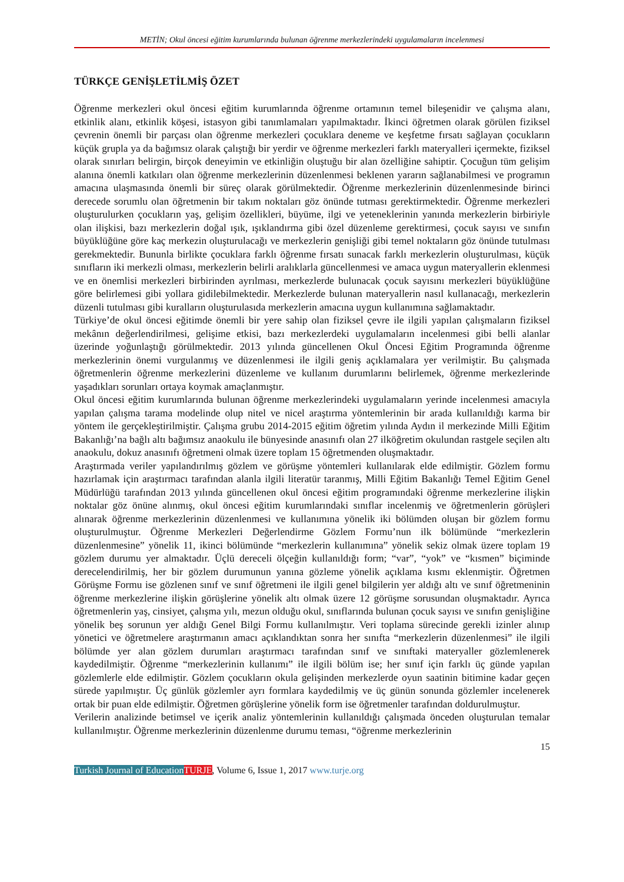METİN; Okul öncesi eğitim kurumlarında bulunan öğrenme merkezlerindeki uygulamaların incelenmesi
TÜRKÇE GENİŞLETİLMİŞ ÖZET
Öğrenme merkezleri okul öncesi eğitim kurumlarında öğrenme ortamının temel bileşenidir ve çalışma alanı, etkinlik alanı, etkinlik köşesi, istasyon gibi tanımlamaları yapılmaktadır. İkinci öğretmen olarak görülen fiziksel çevrenin önemli bir parçası olan öğrenme merkezleri çocuklara deneme ve keşfetme fırsatı sağlayan çocukların küçük grupla ya da bağımsız olarak çalıştığı bir yerdir ve öğrenme merkezleri farklı materyalleri içermekte, fiziksel olarak sınırları belirgin, birçok deneyimin ve etkinliğin oluştuğu bir alan özelliğine sahiptir. Çocuğun tüm gelişim alanına önemli katkıları olan öğrenme merkezlerinin düzenlenmesi beklenen yararın sağlanabilmesi ve programın amacına ulaşmasında önemli bir süreç olarak görülmektedir. Öğrenme merkezlerinin düzenlenmesinde birinci derecede sorumlu olan öğretmenin bir takım noktaları göz önünde tutması gerektirmektedir. Öğrenme merkezleri oluşturulurken çocukların yaş, gelişim özellikleri, büyüme, ilgi ve yeteneklerinin yanında merkezlerin birbiriyle olan ilişkisi, bazı merkezlerin doğal ışık, ışıklandırma gibi özel düzenleme gerektirmesi, çocuk sayısı ve sınıfın büyüklüğüne göre kaç merkezin oluşturulacağı ve merkezlerin genişliği gibi temel noktaların göz önünde tutulması gerekmektedir. Bununla birlikte çocuklara farklı öğrenme fırsatı sunacak farklı merkezlerin oluşturulması, küçük sınıfların iki merkezli olması, merkezlerin belirli aralıklarla güncellenmesi ve amaca uygun materyallerin eklenmesi ve en önemlisi merkezleri birbirinden ayrılması, merkezlerde bulunacak çocuk sayısını merkezleri büyüklüğüne göre belirlemesi gibi yollara gidilebilmektedir. Merkezlerde bulunan materyallerin nasıl kullanacağı, merkezlerin düzenli tutulması gibi kuralların oluşturulasıda merkezlerin amacına uygun kullanımına sağlamaktadır.
Türkiye’de okul öncesi eğitimde önemli bir yere sahip olan fiziksel çevre ile ilgili yapılan çalışmaların fiziksel mekânın değerlendirilmesi, gelişime etkisi, bazı merkezlerdeki uygulamaların incelenmesi gibi belli alanlar üzerinde yoğunlaştığı görülmektedir. 2013 yılında güncellenen Okul Öncesi Eğitim Programında öğrenme merkezlerinin önemi vurgulanmış ve düzenlenmesi ile ilgili geniş açıklamalara yer verilmiştir. Bu çalışmada öğretmenlerin öğrenme merkezlerini düzenleme ve kullanım durumlarını belirlemek, öğrenme merkezlerinde yaşadıkları sorunları ortaya koymak amaçlanmıştır.
Okul öncesi eğitim kurumlarında bulunan öğrenme merkezlerindeki uygulamaların yerinde incelenmesi amacıyla yapılan çalışma tarama modelinde olup nitel ve nicel araştırma yöntemlerinin bir arada kullanıldığı karma bir yöntem ile gerçekleştirilmiştir. Çalışma grubu 2014-2015 eğitim öğretim yılında Aydın il merkezinde Milli Eğitim Bakanlığı’na bağlı altı bağımsız anaokulu ile bünyesinde anasınıfı olan 27 ilköğretim okulundan rastgele seçilen altı anaokulu, dokuz anasınıfı öğretmeni olmak üzere toplam 15 öğretmenden oluşmaktadır.
Araştırmada veriler yapılandırılmış gözlem ve görüşme yöntemleri kullanılarak elde edilmiştir. Gözlem formu hazırlamak için araştırmacı tarafından alanla ilgili literatür taranmış, Milli Eğitim Bakanlığı Temel Eğitim Genel Müdürlüğü tarafından 2013 yılında güncellenen okul öncesi eğitim programındaki öğrenme merkezlerine ilişkin noktalar göz önüne alınmış, okul öncesi eğitim kurumlarındaki sınıflar incelenmiş ve öğretmenlerin görüşleri alınarak öğrenme merkezlerinin düzenlenmesi ve kullanımına yönelik iki bölümden oluşan bir gözlem formu oluşturulmuştur. Öğrenme Merkezleri Değerlendirme Gözlem Formu’nun ilk bölümünde “merkezlerin düzenlenmesine” yönelik 11, ikinci bölümünde “merkezlerin kullanımına” yönelik sekiz olmak üzere toplam 19 gözlem durumu yer almaktadır. Üçlü dereceli ölçeğin kullanıldığı form; “var”, “yok” ve “kısmen” biçiminde derecelendirilmiş, her bir gözlem durumunun yanına gözleme yönelik açıklama kısmı eklenmiştir. Öğretmen Görüşme Formu ise gözlenen sınıf ve sınıf öğretmeni ile ilgili genel bilgilerin yer aldığı altı ve sınıf öğretmeninin öğrenme merkezlerine ilişkin görüşlerine yönelik altı olmak üzere 12 görüşme sorusundan oluşmaktadır. Ayrıca öğretmenlerin yaş, cinsiyet, çalışma yılı, mezun olduğu okul, sınıflarında bulunan çocuk sayısı ve sınıfın genişliğine yönelik beş sorunun yer aldığı Genel Bilgi Formu kullanılmıştır. Veri toplama sürecinde gerekli izinler alınıp yönetici ve öğretmelere araştırmanın amacı açıklandıktan sonra her sınıfta “merkezlerin düzenlenmesi” ile ilgili bölümde yer alan gözlem durumları araştırmacı tarafından sınıf ve sınıftaki materyaller gözlemlenerek kaydedilmiştir. Öğrenme “merkezlerinin kullanımı” ile ilgili bölüm ise; her sınıf için farklı üç günde yapılan gözlemlerle elde edilmiştir. Gözlem çocukların okula gelişinden merkezlerde oyun saatinin bitimine kadar geçen sürede yapılmıştır. Üç günlük gözlemler ayrı formlara kaydedilmiş ve üç günün sonunda gözlemler incelenerek ortak bir puan elde edilmiştir. Öğretmen görüşlerine yönelik form ise öğretmenler tarafından doldurulmuştur.
Verilerin analizinde betimsel ve içerik analiz yöntemlerinin kullanıldığı çalışmada önceden oluşturulan temalar kullanılmıştır. Öğrenme merkezlerinin düzenlenme durumu teması, “öğrenme merkezlerinin
15
Turkish Journal of Education TURJE, Volume 6, Issue 1, 2017 www.turje.org